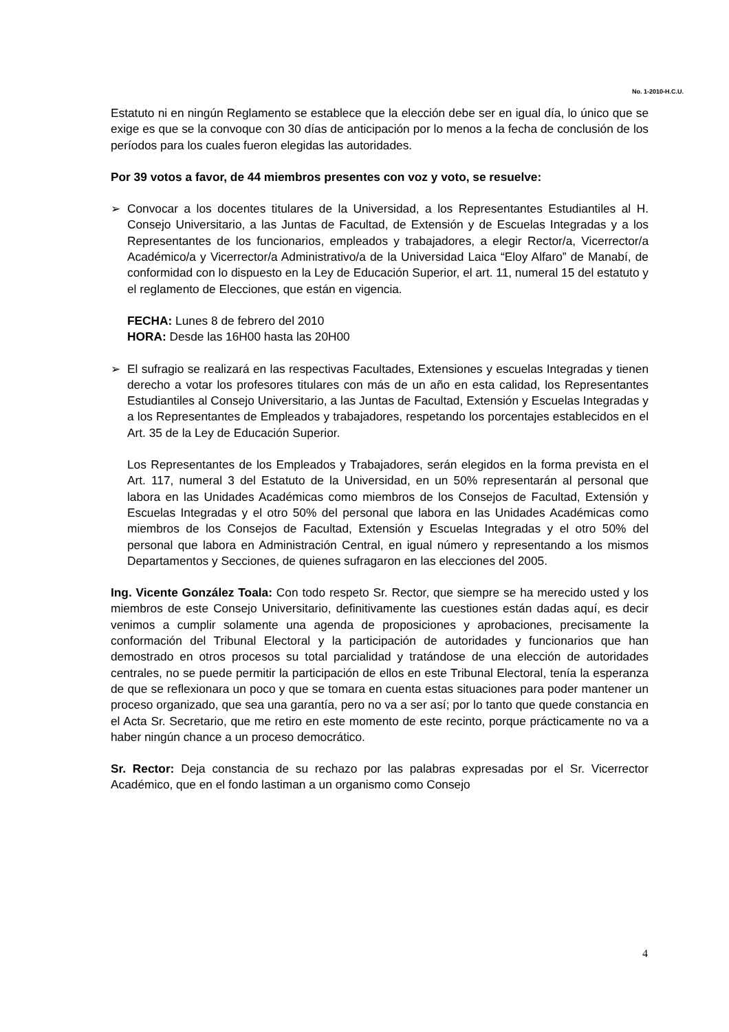No. 1-2010-H.C.U.
Estatuto ni en ningún Reglamento se establece que la elección debe ser en igual día, lo único que se exige es que se la convoque con 30 días de anticipación por lo menos a la fecha de conclusión de los períodos para los cuales fueron elegidas las autoridades.
Por 39 votos a favor, de 44 miembros presentes con voz y voto, se resuelve:
➢ Convocar a los docentes titulares de la Universidad, a los Representantes Estudiantiles al H. Consejo Universitario, a las Juntas de Facultad, de Extensión y de Escuelas Integradas y a los Representantes de los funcionarios, empleados y trabajadores, a elegir Rector/a, Vicerrector/a Académico/a y Vicerrector/a Administrativo/a de la Universidad Laica “Eloy Alfaro” de Manabí, de conformidad con lo dispuesto en la Ley de Educación Superior, el art. 11, numeral 15 del estatuto y el reglamento de Elecciones, que están en vigencia.
FECHA: Lunes 8 de febrero del 2010
HORA: Desde las 16H00 hasta las 20H00
➢ El sufragio se realizará en las respectivas Facultades, Extensiones y escuelas Integradas y tienen derecho a votar los profesores titulares con más de un año en esta calidad, los Representantes Estudiantiles al Consejo Universitario, a las Juntas de Facultad, Extensión y Escuelas Integradas y a los Representantes de Empleados y trabajadores, respetando los porcentajes establecidos en el Art. 35 de la Ley de Educación Superior.
Los Representantes de los Empleados y Trabajadores, serán elegidos en la forma prevista en el Art. 117, numeral 3 del Estatuto de la Universidad, en un 50% representarán al personal que labora en las Unidades Académicas como miembros de los Consejos de Facultad, Extensión y Escuelas Integradas y el otro 50% del personal que labora en las Unidades Académicas como miembros de los Consejos de Facultad, Extensión y Escuelas Integradas y el otro 50% del personal que labora en Administración Central, en igual número y representando a los mismos Departamentos y Secciones, de quienes sufragaron en las elecciones del 2005.
Ing. Vicente González Toala: Con todo respeto Sr. Rector, que siempre se ha merecido usted y los miembros de este Consejo Universitario, definitivamente las cuestiones están dadas aquí, es decir venimos a cumplir solamente una agenda de proposiciones y aprobaciones, precisamente la conformación del Tribunal Electoral y la participación de autoridades y funcionarios que han demostrado en otros procesos su total parcialidad y tratándose de una elección de autoridades centrales, no se puede permitir la participación de ellos en este Tribunal Electoral, tenía la esperanza de que se reflexionara un poco y que se tomara en cuenta estas situaciones para poder mantener un proceso organizado, que sea una garantía, pero no va a ser así; por lo tanto que quede constancia en el Acta Sr. Secretario, que me retiro en este momento de este recinto, porque prácticamente no va a haber ningún chance a un proceso democrático.
Sr. Rector: Deja constancia de su rechazo por las palabras expresadas por el Sr. Vicerrector Académico, que en el fondo lastiman a un organismo como Consejo
4